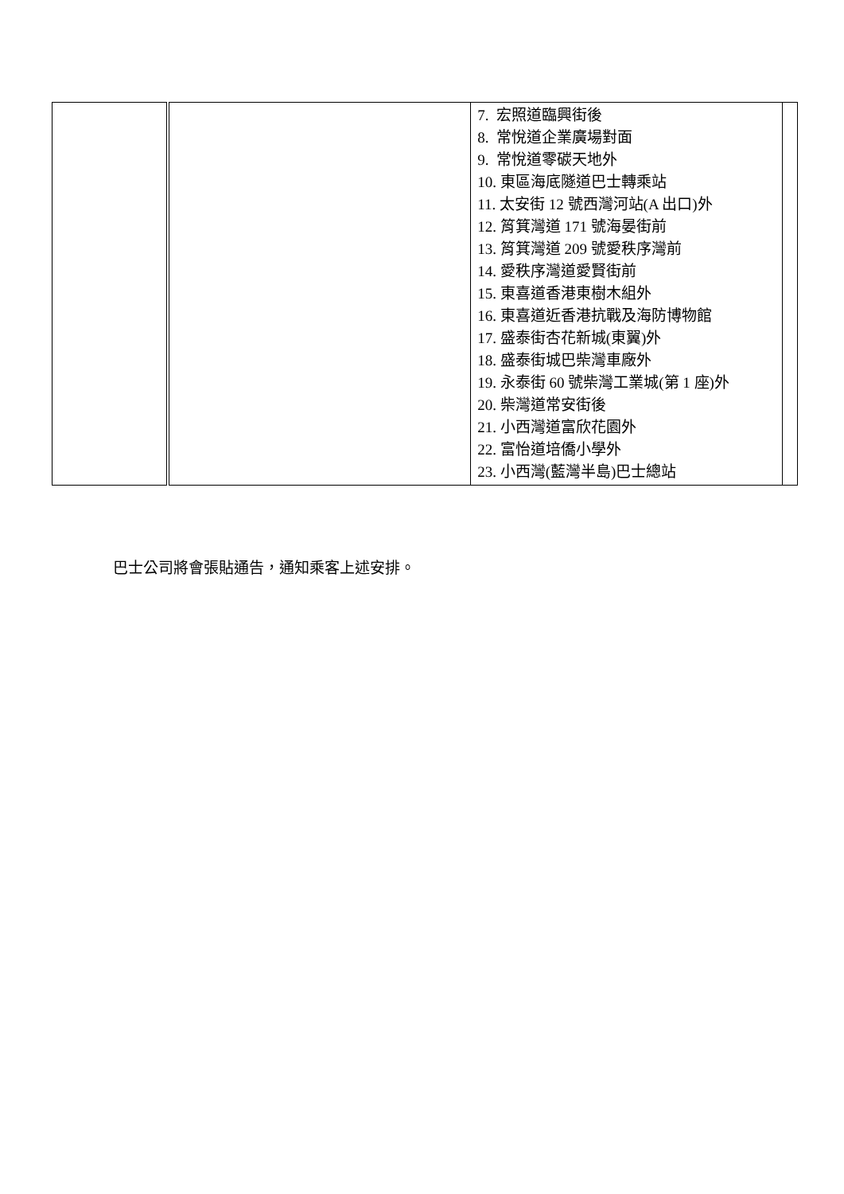| | | 7. 宏照道臨興街後 8. 常悅道企業廣場對面 9. 常悅道零碳天地外 10. 東區海底隧道巴士轉乘站 11. 太安街 12 號西灣河站(A 出口)外 12. 筲箕灣道 171 號海晏街前 13. 筲箕灣道 209 號愛秩序灣前 14. 愛秩序灣道愛賢街前 15. 東喜道香港東樹木組外 16. 東喜道近香港抗戰及海防博物館 17. 盛泰街杏花新城(東翼)外 18. 盛泰街城巴柴灣車廠外 19. 永泰街 60 號柴灣工業城(第 1 座)外 20. 柴灣道常安街後 21. 小西灣道富欣花園外 22. 富怡道培僑小學外 23. 小西灣(藍灣半島)巴士總站 | |
巴士公司將會張貼通告，通知乘客上述安排。